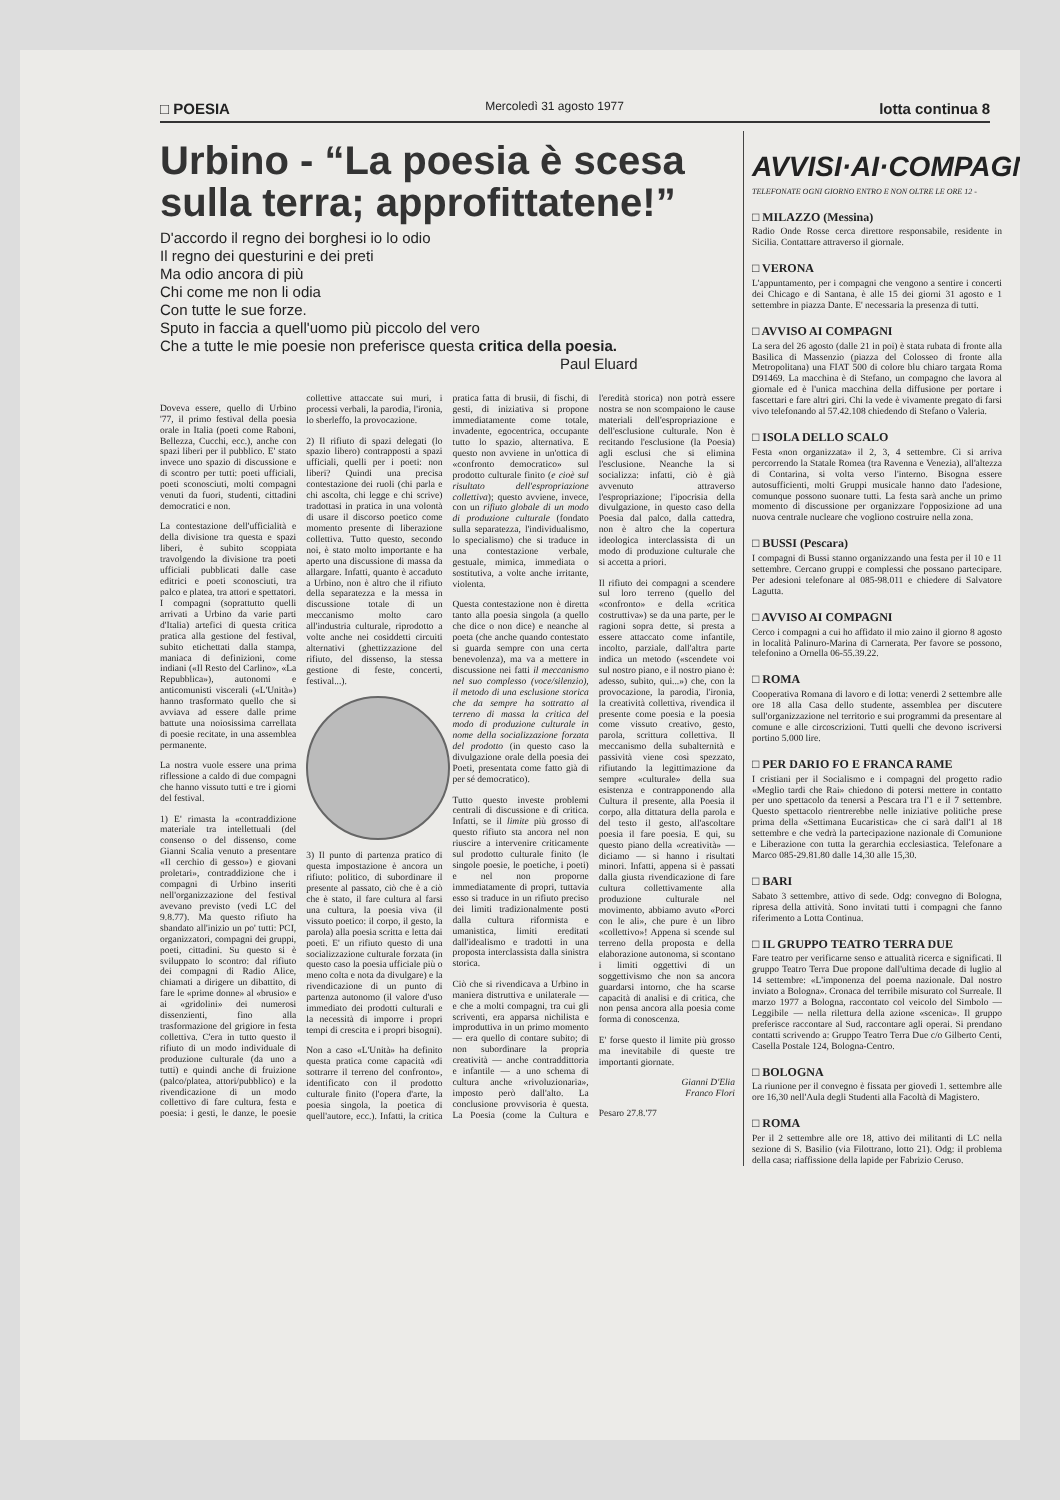□ POESIA Mercoledì 31 agosto 1977 lotta continua 8
Urbino - “La poesia è scesa sulla terra; approfittatene!”
D'accordo il regno dei borghesi io lo odio
Il regno dei questurini e dei preti
Ma odio ancora di più
Chi come me non li odia
Con tutte le sue forze.
Sputo in faccia a quell'uomo più piccolo del vero
Che a tutte le mie poesie non preferisce questa critica della poesia.
Paul Eluard
Doveva essere, quello di Urbino '77, il primo festival della poesia orale in Italia (poeti come Raboni, Bellezza, Cucchi, ecc.), anche con spazi liberi per il pubblico. E' stato invece uno spazio di discussione e di scontro per tutti: poeti ufficiali, poeti sconosciuti, molti compagni venuti da fuori, studenti, cittadini democratici e non.
La contestazione dell'ufficialità e della divisione tra questa e spazi liberi, è subito scoppiata travolgendo la divisione tra poeti ufficiali pubblicati dalle case editrici e poeti sconosciuti, tra palco e platea, tra attori e spettatori. I compagni (soprattutto quelli arrivati a Urbino da varie parti d'Italia) artefici di questa critica pratica alla gestione del festival, subito etichettati dalla stampa, maniaca di definizioni, come indiani («Il Resto del Carlino», «La Repubblica»), autonomi e anticomunisti viscerali («L'Unità») hanno trasformato quello che si avviava ad essere dalle prime battute una noiosissima carrellata di poesie recitate, in una assemblea permanente.
La nostra vuole essere una prima riflessione a caldo di due compagni che hanno vissuto tutti e tre i giorni del festival.
1) E' rimasta la «contraddizione materiale tra intellettuali (del consenso o del dissenso, come Gianni Scalia venuto a presentare «Il cerchio di gesso») e giovani proletari», contraddizione che i compagni di Urbino inseriti nell'organizzazione del festival avevano previsto (vedi LC del 9.8.77). Ma questo rifiuto ha sbandato all'inizio un po' tutti: PCI, organizzatori, compagni dei gruppi, poeti, cittadini. Su questo si è sviluppato lo scontro: dal rifiuto dei compagni di Radio Alice, chiamati a dirigere un dibattito, di fare le «prime donne» al «brusio» e ai «gridolini» dei numerosi dissenzienti, fino alla trasformazione del grigiore in festa collettiva. C'era in tutto questo il rifiuto di un modo individuale di produzione culturale (da uno a tutti) e quindi anche di fruizione (palco/platea, attori/pubblico) e la rivendicazione di un modo collettivo di fare cultura, festa e poesia: i gesti, le danze, le poesie collettive attaccate sui muri, i processi verbali, la parodia, l'ironia, lo sberleffo, la provocazione.
2) Il rifiuto di spazi delegati (lo spazio libero) contrapposti a spazi ufficiali, quelli per i poeti: non liberi? Quindi una precisa contestazione dei ruoli (chi parla e chi ascolta, chi legge e chi scrive) tradottasi in pratica in una volontà di usare il discorso poetico come momento presente di liberazione collettiva. Tutto questo, secondo noi, è stato molto importante e ha aperto una discussione di massa da allargare. Infatti, quanto è accaduto a Urbino, non è altro che il rifiuto della separatezza e la messa in discussione totale di un meccanismo molto caro all'industria culturale, riprodotto a volte anche nei cosiddetti circuiti alternativi (ghettizzazione del rifiuto, del dissenso, la stessa gestione di feste, concerti, festival...).
3) Il punto di partenza pratico di questa impostazione è ancora un rifiuto: politico, di subordinare il presente al passato, ciò che è a ciò che è stato, il fare cultura al farsi una cultura, la poesia viva (il vissuto poetico: il corpo, il gesto, la parola) alla poesia scritta e letta dai poeti. E' un rifiuto questo di una socializzazione culturale forzata (in questo caso la poesia ufficiale più o meno colta e nota da divulgare) e la rivendicazione di un punto di partenza autonomo (il valore d'uso immediato dei prodotti culturali e la necessità di imporre i propri tempi di crescita e i propri bisogni).
Non a caso «L'Unità» ha definito questa pratica come capacità «di sottrarre il terreno del confronto», identificato con il prodotto culturale finito (l'opera d'arte, la poesia singola, la poetica di quell'autore, ecc.). Infatti, la critica pratica fatta di brusii, di fischi, di gesti, di iniziativa si propone immediatamente come totale, invadente, egocentrica, occupante tutto lo spazio, alternativa. E questo non avviene in un'ottica di «confronto democratico» sul prodotto culturale finito (e cioè sul risultato dell'espropriazione collettiva); questo avviene, invece, con un rifiuto globale di un modo di produzione culturale (fondato sulla separatezza, l'individualismo, lo specialismo) che si traduce in una contestazione verbale, gestuale, mimica, immediata o sostitutiva, a volte anche irritante, violenta.
Questa contestazione non è diretta tanto alla poesia singola (a quello che dice o non dice) e neanche al poeta (che anche quando contestato si guarda sempre con una certa benevolenza), ma va a mettere in discussione nei fatti il meccanismo nel suo complesso (voce/silenzio), il metodo di una esclusione storica che da sempre ha sottratto al terreno di massa la critica del modo di produzione culturale in nome della socializzazione forzata del prodotto (in questo caso la divulgazione orale della poesia dei Poeti, presentata come fatto già di per sé democratico).
Tutto questo investe problemi centrali di discussione e di critica. Infatti, se il limite più grosso di questo rifiuto sta ancora nel non riuscire a intervenire criticamente sul prodotto culturale finito (le singole poesie, le poetiche, i poeti) e nel non proporne immediatamente di propri, tuttavia esso si traduce in un rifiuto preciso dei limiti tradizionalmente posti dalla cultura riformista e umanistica, limiti ereditati dall'idealismo e tradotti in una proposta interclassista dalla sinistra storica.
Ciò che si rivendicava a Urbino in maniera distruttiva e unilaterale — e che a molti compagni, tra cui gli scriventi, era apparsa nichilista e improduttiva in un primo momento — era quello di contare subito; di non subordinare la propria creatività — anche contraddittoria e infantile — a uno schema di cultura anche «rivoluzionaria», imposto però dall'alto. La conclusione provvisoria è questa. La Poesia (come la Cultura e l'eredità storica) non potrà essere nostra se non scompaiono le cause materiali dell'espropriazione e dell'esclusione culturale. Non è recitando l'esclusione (la Poesia) agli esclusi che si elimina l'esclusione. Neanche la si socializza: infatti, ciò è già avvenuto attraverso l'espropriazione; l'ipocrisia della divulgazione, in questo caso della Poesia dal palco, dalla cattedra, non è altro che la copertura ideologica interclassista di un modo di produzione culturale che si accetta a priori.
Il rifiuto dei compagni a scendere sul loro terreno (quello del «confronto» e della «critica costruttiva») se da una parte, per le ragioni sopra dette, si presta a essere attaccato come infantile, incolto, parziale, dall'altra parte indica un metodo («scendete voi sul nostro piano, e il nostro piano è: adesso, subito, qui...») che, con la provocazione, la parodia, l'ironia, la creatività collettiva, rivendica il presente come poesia e la poesia come vissuto creativo, gesto, parola, scrittura collettiva. Il meccanismo della subalternità e passività viene così spezzato, rifiutando la legittimazione da sempre «culturale» della sua esistenza e contrapponendo alla Cultura il presente, alla Poesia il corpo, alla dittatura della parola e del testo il gesto, all'ascoltare poesia il fare poesia. E qui, su questo piano della «creatività» — diciamo — si hanno i risultati minori. Infatti, appena si è passati dalla giusta rivendicazione di fare cultura collettivamente alla produzione culturale nel movimento, abbiamo avuto «Porci con le ali», che pure è un libro «collettivo»! Appena si scende sul terreno della proposta e della elaborazione autonoma, si scontano i limiti oggettivi di un soggettivismo che non sa ancora guardarsi intorno, che ha scarse capacità di analisi e di critica, che non pensa ancora alla poesia come forma di conoscenza.
E' forse questo il limite più grosso ma inevitabile di queste tre importanti giornate.
Gianni D'Elia
Franco Flori
Pesaro 27.8.'77
AVVISI·AI·COMPAGNI
TELEFONATE OGNI GIORNO ENTRO E NON OLTRE LE ORE 12 -
□ MILAZZO (Messina)
Radio Onde Rosse cerca direttore responsabile, residente in Sicilia. Contattare attraverso il giornale.
□ VERONA
L'appuntamento, per i compagni che vengono a sentire i concerti dei Chicago e di Santana, è alle 15 dei giorni 31 agosto e 1 settembre in piazza Dante. E' necessaria la presenza di tutti.
□ AVVISO AI COMPAGNI
La sera del 26 agosto (dalle 21 in poi) è stata rubata di fronte alla Basilica di Massenzio (piazza del Colosseo di fronte alla Metropolitana) una FIAT 500 di colore blu chiaro targata Roma D91469. La macchina è di Stefano, un compagno che lavora al giornale ed è l'unica macchina della diffusione per portare i fascettari e fare altri giri. Chi la vede è vivamente pregato di farsi vivo telefonando al 57.42.108 chiedendo di Stefano o Valeria.
□ ISOLA DELLO SCALO
Festa «non organizzata» il 2, 3, 4 settembre. Ci si arriva percorrendo la Statale Romea (tra Ravenna e Venezia), all'altezza di Contarina, si volta verso l'interno. Bisogna essere autosufficienti, molti Gruppi musicale hanno dato l'adesione, comunque possono suonare tutti. La festa sarà anche un primo momento di discussione per organizzare l'opposizione ad una nuova centrale nucleare che vogliono costruire nella zona.
□ BUSSI (Pescara)
I compagni di Bussi stanno organizzando una festa per il 10 e 11 settembre. Cercano gruppi e complessi che possano partecipare. Per adesioni telefonare al 085-98.011 e chiedere di Salvatore Lagutta.
□ AVVISO AI COMPAGNI
Cerco i compagni a cui ho affidato il mio zaino il giorno 8 agosto in località Palinuro-Marina di Carnerata. Per favore se possono, telefonino a Ornella 06-55.39.22.
□ ROMA
Cooperativa Romana di lavoro e di lotta: venerdì 2 settembre alle ore 18 alla Casa dello studente, assemblea per discutere sull'organizzazione nel territorio e sui programmi da presentare al comune e alle circoscrizioni. Tutti quelli che devono iscriversi portino 5.000 lire.
□ PER DARIO FO E FRANCA RAME
I cristiani per il Socialismo e i compagni del progetto radio «Meglio tardi che Rai» chiedono di potersi mettere in contatto per uno spettacolo da tenersi a Pescara tra l'1 e il 7 settembre. Questo spettacolo rientrerebbe nelle iniziative politiche prese prima della «Settimana Eucaristica» che ci sarà dall'1 al 18 settembre e che vedrà la partecipazione nazionale di Comunione e Liberazione con tutta la gerarchia ecclesiastica. Telefonare a Marco 085-29.81.80 dalle 14,30 alle 15,30.
□ BARI
Sabato 3 settembre, attivo di sede. Odg: convegno di Bologna, ripresa della attività. Sono invitati tutti i compagni che fanno riferimento a Lotta Continua.
□ IL GRUPPO TEATRO TERRA DUE
Fare teatro per verificarne senso e attualità ricerca e significati. Il gruppo Teatro Terra Due propone dall'ultima decade di luglio al 14 settembre: «L'imponenza del poema nazionale. Dal nostro inviato a Bologna». Cronaca del terribile misurato col Surreale. Il marzo 1977 a Bologna, raccontato col veicolo del Simbolo — Leggibile — nella rilettura della azione «scenica». Il gruppo preferisce raccontare al Sud, raccontare agli operai. Si prendano contatti scrivendo a: Gruppo Teatro Terra Due c/o Gilberto Centi, Casella Postale 124, Bologna-Centro.
□ BOLOGNA
La riunione per il convegno è fissata per giovedì 1. settembre alle ore 16,30 nell'Aula degli Studenti alla Facoltà di Magistero.
□ ROMA
Per il 2 settembre alle ore 18, attivo dei militanti di LC nella sezione di S. Basilio (via Filottrano, lotto 21). Odg: il problema della casa; riaffissione della lapide per Fabrizio Ceruso.